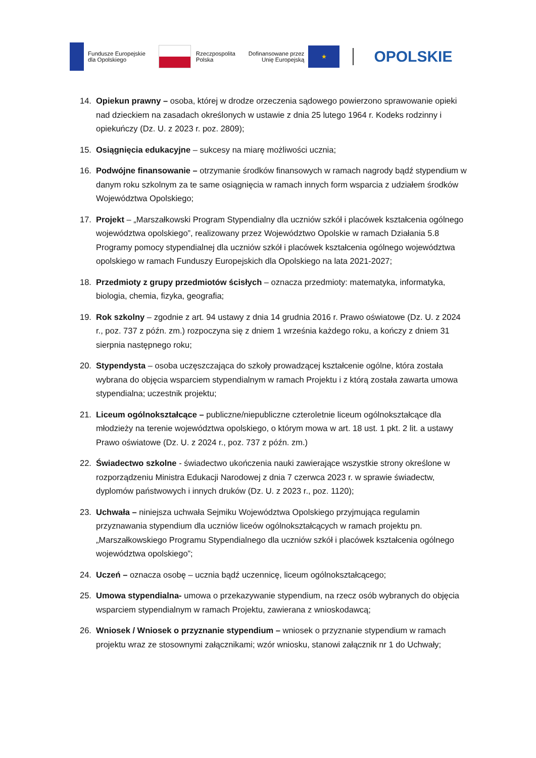Fundusze Europejskie
dla Opolskiego
Rzeczpospolita
Polska
Dofinansowane przez
Unię Europejską
★
OPOLSKIE
14. Opiekun prawny – osoba, której w drodze orzeczenia sądowego powierzono sprawowanie opieki nad dzieckiem na zasadach określonych w ustawie z dnia 25 lutego 1964 r. Kodeks rodzinny i opiekuńczy (Dz. U. z 2023 r. poz. 2809);
15. Osiągnięcia edukacyjne – sukcesy na miarę możliwości ucznia;
16. Podwójne finansowanie – otrzymanie środków finansowych w ramach nagrody bądź stypendium w danym roku szkolnym za te same osiągnięcia w ramach innych form wsparcia z udziałem środków Województwa Opolskiego;
17. Projekt – „Marszałkowski Program Stypendialny dla uczniów szkół i placówek kształcenia ogólnego województwa opolskiego”, realizowany przez Województwo Opolskie w ramach Działania 5.8 Programy pomocy stypendialnej dla uczniów szkół i placówek kształcenia ogólnego województwa opolskiego w ramach Funduszy Europejskich dla Opolskiego na lata 2021-2027;
18. Przedmioty z grupy przedmiotów ścisłych – oznacza przedmioty: matematyka, informatyka, biologia, chemia, fizyka, geografia;
19. Rok szkolny – zgodnie z art. 94 ustawy z dnia 14 grudnia 2016 r. Prawo oświatowe (Dz. U. z 2024 r., poz. 737 z późn. zm.) rozpoczyna się z dniem 1 września każdego roku, a kończy z dniem 31 sierpnia następnego roku;
20. Stypendysta – osoba uczęszczająca do szkoły prowadzącej kształcenie ogólne, która została wybrana do objęcia wsparciem stypendialnym w ramach Projektu i z którą została zawarta umowa stypendialna; uczestnik projektu;
21. Liceum ogólnokształcące – publiczne/niepubliczne czteroletnie liceum ogólnokształcące dla młodzieży na terenie województwa opolskiego, o którym mowa w art. 18 ust. 1 pkt. 2 lit. a ustawy Prawo oświatowe (Dz. U. z 2024 r., poz. 737 z późn. zm.)
22. Świadectwo szkolne - świadectwo ukończenia nauki zawierające wszystkie strony określone w rozporządzeniu Ministra Edukacji Narodowej z dnia 7 czerwca 2023 r. w sprawie świadectw, dyplomów państwowych i innych druków (Dz. U. z 2023 r., poz. 1120);
23. Uchwała – niniejsza uchwała Sejmiku Województwa Opolskiego przyjmująca regulamin przyznawania stypendium dla uczniów liceów ogólnokształcących w ramach projektu pn. „Marszałkowskiego Programu Stypendialnego dla uczniów szkół i placówek kształcenia ogólnego województwa opolskiego”;
24. Uczeń – oznacza osobę – ucznia bądź uczennicę, liceum ogólnokształcącego;
25. Umowa stypendialna- umowa o przekazywanie stypendium, na rzecz osób wybranych do objęcia wsparciem stypendialnym w ramach Projektu, zawierana z wnioskodawcą;
26. Wniosek / Wniosek o przyznanie stypendium – wniosek o przyznanie stypendium w ramach projektu wraz ze stosownymi załącznikami; wzór wniosku, stanowi załącznik nr 1 do Uchwały;